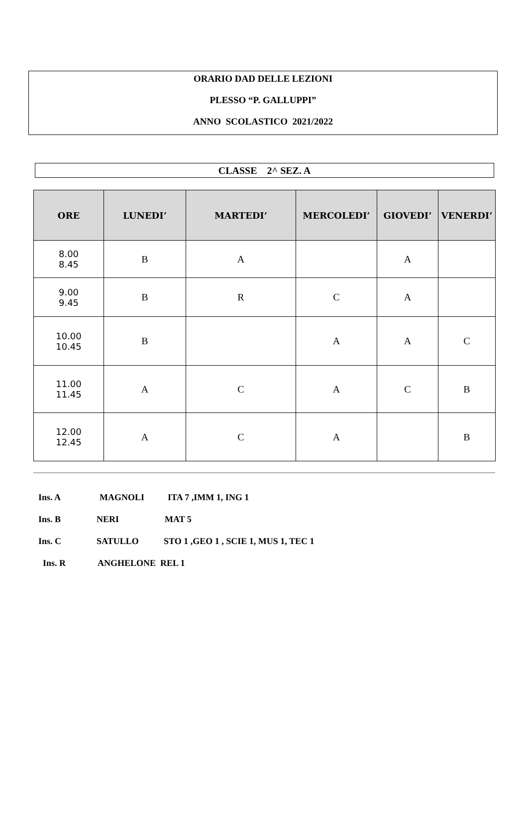ORARIO DAD DELLE LEZIONI
PLESSO “P. GALLUPPI”
ANNO SCOLASTICO 2021/2022
CLASSE 2^ SEZ. A
| ORE | LUNEDI’ | MARTEDI’ | MERCOLEDI’ | GIOVEDI’ | VENERDI’ |
| --- | --- | --- | --- | --- | --- |
| 8.00 8.45 | B | A | | A | |
| 9.00 9.45 | B | R | C | A | |
| 10.00 10.45 | B | | A | A | C |
| 11.00 11.45 | A | C | A | C | B |
| 12.00 12.45 | A | C | A | | B |
Ins. A MAGNOLI ITA 7 ,IMM 1, ING 1
Ins. B NERI MAT 5
Ins. C SATULLO STO 1 ,GEO 1 , SCIE 1, MUS 1, TEC 1
Ins. R ANGHELONE REL 1